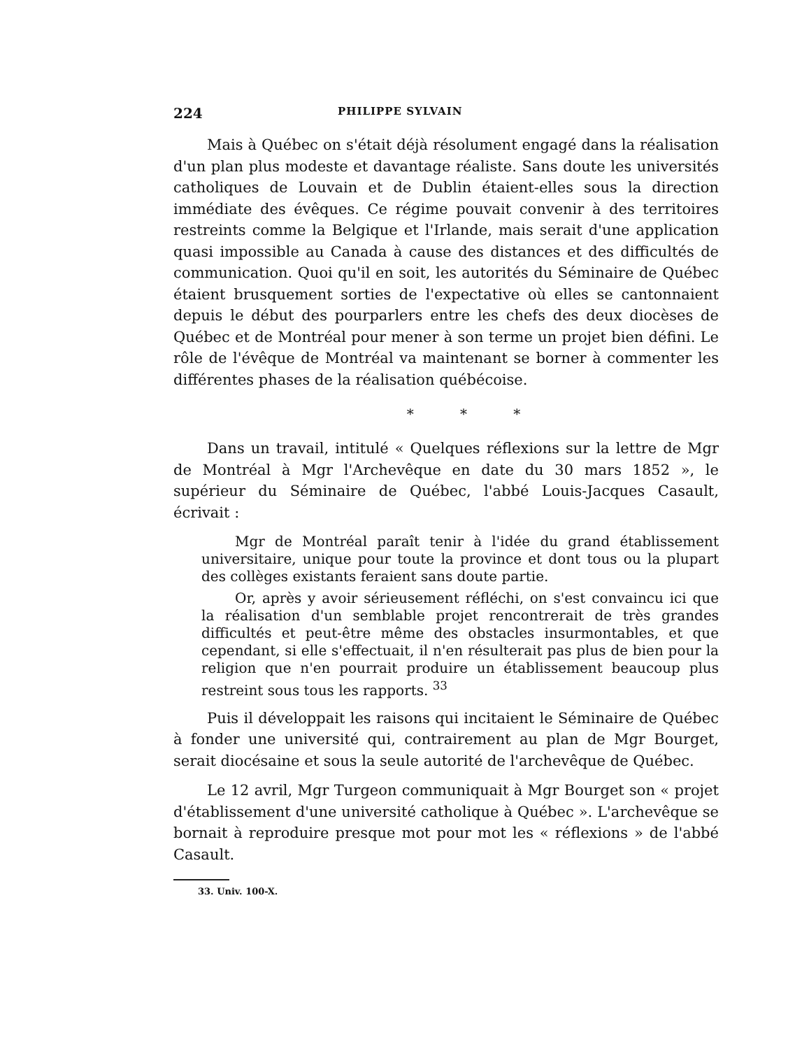224 PHILIPPE SYLVAIN
Mais à Québec on s'était déjà résolument engagé dans la réalisation d'un plan plus modeste et davantage réaliste. Sans doute les universités catholiques de Louvain et de Dublin étaient-elles sous la direction immédiate des évêques. Ce régime pouvait convenir à des territoires restreints comme la Belgique et l'Irlande, mais serait d'une application quasi impossible au Canada à cause des distances et des difficultés de communication. Quoi qu'il en soit, les autorités du Séminaire de Québec étaient brusquement sorties de l'expectative où elles se cantonnaient depuis le début des pourparlers entre les chefs des deux diocèses de Québec et de Montréal pour mener à son terme un projet bien défini. Le rôle de l'évêque de Montréal va maintenant se borner à commenter les différentes phases de la réalisation québécoise.
* * *
Dans un travail, intitulé « Quelques réflexions sur la lettre de Mgr de Montréal à Mgr l'Archevêque en date du 30 mars 1852 », le supérieur du Séminaire de Québec, l'abbé Louis-Jacques Casault, écrivait :
Mgr de Montréal paraît tenir à l'idée du grand établissement universitaire, unique pour toute la province et dont tous ou la plupart des collèges existants feraient sans doute partie.
Or, après y avoir sérieusement réfléchi, on s'est convaincu ici que la réalisation d'un semblable projet rencontrerait de très grandes difficultés et peut-être même des obstacles insurmontables, et que cependant, si elle s'effectuait, il n'en résulterait pas plus de bien pour la religion que n'en pourrait produire un établissement beaucoup plus restreint sous tous les rapports. <sup>33</sup>
Puis il développait les raisons qui incitaient le Séminaire de Québec à fonder une université qui, contrairement au plan de Mgr Bourget, serait diocésaine et sous la seule autorité de l'archevêque de Québec.
Le 12 avril, Mgr Turgeon communiquait à Mgr Bourget son « projet d'établissement d'une université catholique à Québec ». L'archevêque se bornait à reproduire presque mot pour mot les « réflexions » de l'abbé Casault.
33. Univ. 100-X.